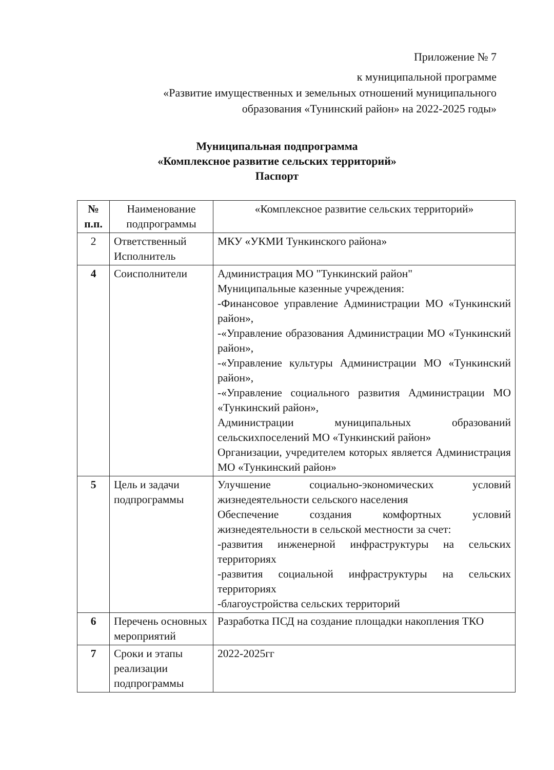Приложение № 7
к муниципальной программе
«Развитие имущественных и земельных отношений муниципального образования «Тунинский район» на 2022-2025 годы»
Муниципальная подпрограмма
«Комплексное развитие сельских территорий»
Паспорт
| № п.п. | Наименование подпрограммы | «Комплексное развитие сельских территорий» |
| --- | --- | --- |
| 2 | Ответственный Исполнитель | МКУ «УКМИ Тункинского района» |
| 4 | Соисполнители | Администрация МО "Тункинский район" Муниципальные казенные учреждения: -Финансовое управление Администрации МО «Тункинский район», -«Управление образования Администрации МО «Тункинский район», -«Управление культуры Администрации МО «Тункинский район», -«Управление социального развития Администрации МО «Тункинский район», Администрации муниципальных образований сельскихпоселений МО «Тункинский район» Организации, учредителем которых является Администрация МО «Тункинский район» |
| 5 | Цель и задачи подпрограммы | Улучшение социально-экономических условий жизнедеятельности сельского населения Обеспечение создания комфортных условий жизнедеятельности в сельской местности за счет: -развития инженерной инфраструктуры на сельских территориях -развития социальной инфраструктуры на сельских территориях -благоустройства сельских территорий |
| 6 | Перечень основных мероприятий | Разработка ПСД на создание площадки накопления ТКО |
| 7 | Сроки и этапы реализации подпрограммы | 2022-2025гг |